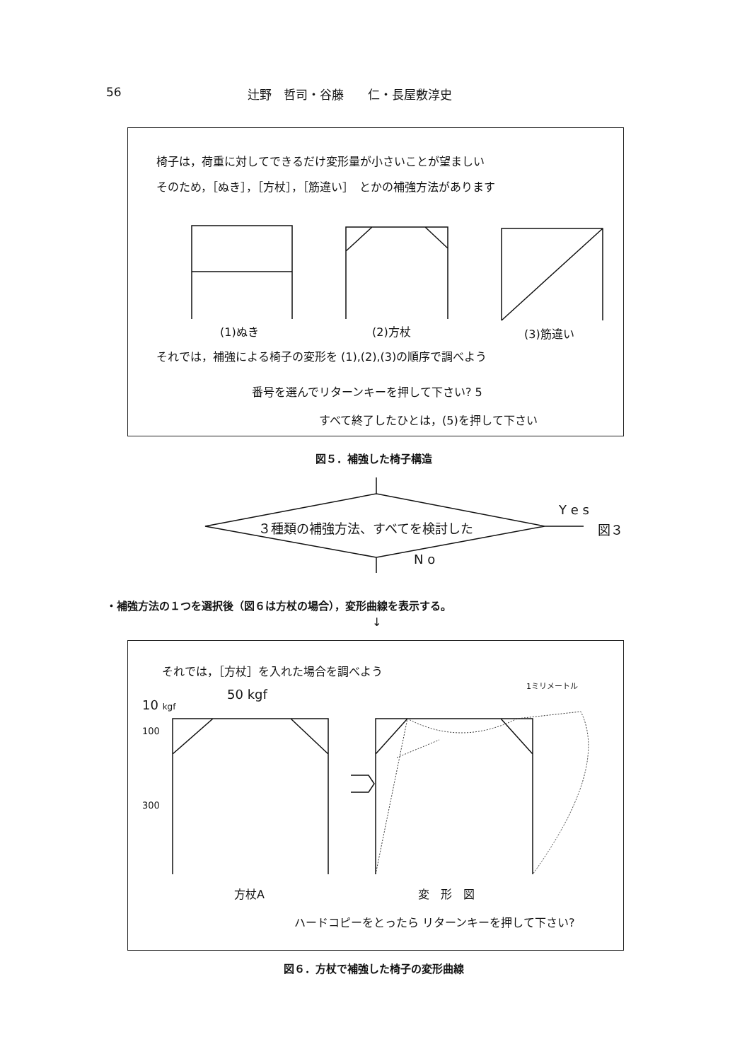56 辻野　哲司・谷藤　　仁・長屋敷淳史
椅子は，荷重に対してできるだけ変形量が小さいことが望ましい
そのため，［ぬき］，［方杖］，［筋違い］　とかの補強方法があります
(1)ぬき (2)方杖 (3)筋違い
それでは，補強による椅子の変形を (1),(2),(3)の順序で調べよう
番号を選んでリターンキーを押して下さい? 5
すべて終了したひとは，(5)を押して下さい
図５．補強した椅子構造
３種類の補強方法、すべてを検討した
Y e s
図３
N o
・補強方法の１つを選択後（図６は方杖の場合），変形曲線を表示する。
↓
それでは，［方杖］を入れた場合を調べよう
1ミリメートル
50 kgf
10 kgf
100
300
方杖A 変　形　図
ハードコピーをとったら リターンキーを押して下さい?
図６．方杖で補強した椅子の変形曲線